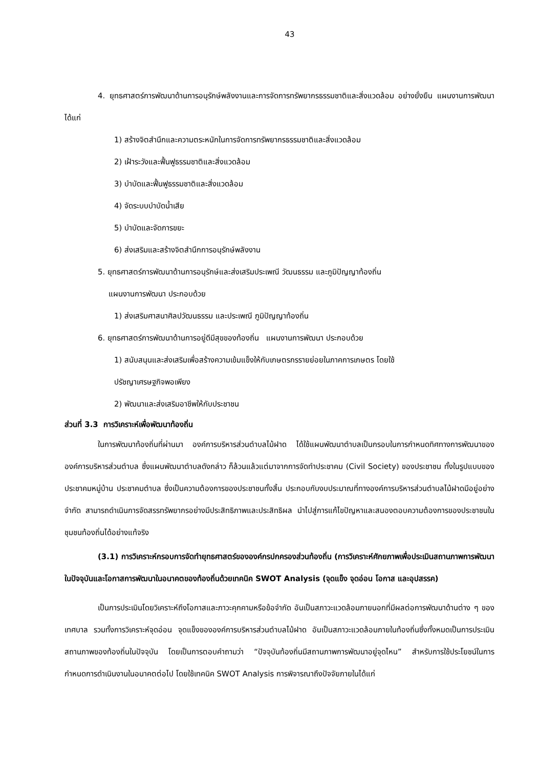43
4. ยุทธศาสตร์การพัฒนาด้านการอนุรักษ์พลังงานและการจัดการทรัพยากรธรรมชาติและสิ่งแวดล้อม อย่างยั่งยืน แผนงานการพัฒนา ได้แก่
1) สร้างจิตสำนึกและความตระหนักในการจัดการทรัพยากรธรรมชาติและสิ่งแวดล้อม
2) เฝ้าระวังและฟื้นฟูธรรมชาติและสิ่งแวดล้อม
3) บำบัดและฟื้นฟูธรรมชาติและสิ่งแวดล้อม
4) จัดระบบบำบัดน้ำเสีย
5) บำบัดและจัดการขยะ
6) ส่งเสริมและสร้างจิตสำนึกการอนุรักษ์พลังงาน
5. ยุทธศาสตร์การพัฒนาด้านการอนุรักษ์และส่งเสริมประเพณี วัฒนธรรม และภูมิปัญญาท้องถิ่น
แผนงานการพัฒนา ประกอบด้วย
1) ส่งเสริมศาสนาศิลปวัฒนธรรม และประเพณี ภูมิปัญญาท้องถิ่น
6. ยุทธศาสตร์การพัฒนาด้านการอยู่ดีมีสุขของท้องถิ่น แผนงานการพัฒนา ประกอบด้วย
1) สนับสนุนและส่งเสริมเพื่อสร้างความเข้มแข็งให้กับเกษตรกรรายย่อยในภาคการเกษตร โดยใช้
ปรัชญาเศรษฐกิจพอเพียง
2) พัฒนาและส่งเสริมอาชีพให้กับประชาชน
ส่วนที่ 3.3 การวิเคราะห์เพื่อพัฒนาท้องถิ่น
ในการพัฒนาท้องถิ่นที่ผ่านมา องค์การบริหารส่วนตำบลไม้ฝาด ได้ใช้แผนพัฒนาตำบลเป็นกรอบในการกำหนดทิศทางการพัฒนาขององค์การบริหารส่วนตำบล ซึ่งแผนพัฒนาตำบลดังกล่าว ก็ล้วนแล้วแต่มาจากการจัดทำประชาคม (Civil Society) ของประชาชน ทั้งในรูปแบบของประชาคมหมู่บ้าน ประชาคมตำบล ซึ่งเป็นความต้องการของประชาชนทั้งสิ้น ประกอบกับงบประมาณที่ทางองค์การบริหารส่วนตำบลไม้ฝาดมีอยู่อย่างจำกัด สามารถดำเนินการจัดสรรทรัพยากรอย่างมีประสิทธิภาพและประสิทธิผล นำไปสู่การแก้ไขปัญหาและสนองตอบความต้องการของประชาชนในชุมชนท้องถิ่นได้อย่างแท้จริง
(3.1) การวิเคราะห์กรอบการจัดทำยุทธศาสตร์ขององค์กรปกครองส่วนท้องถิ่น (การวิเคราะห์ศักยภาพเพื่อประเมินสถานภาพการพัฒนาในปัจจุบันและโอกาสการพัฒนาในอนาคตของท้องถิ่นด้วยเทคนิค SWOT Analysis (จุดแข็ง จุดอ่อน โอกาส และอุปสรรค)
เป็นการประเมินโดยวิเคราะห์ถึงโอกาสและภาวะคุกคามหรือข้อจำกัด อันเป็นสภาวะแวดล้อมภายนอกที่มีผลต่อการพัฒนาด้านต่าง ๆ ของเทศบาล รวมทั้งการวิเคราะห์จุดอ่อน จุดแข็งขององค์การบริหารส่วนตำบลไม้ฝาด อันเป็นสภาวะแวดล้อมภายในท้องถิ่นซึ่งทั้งหมดเป็นการประเมินสถานภาพของท้องถิ่นในปัจจุบัน โดยเป็นการตอบคำถามว่า “ปัจจุบันท้องถิ่นมีสถานภาพการพัฒนาอยู่จุดไหน” สำหรับการใช้ประโยชน์ในการกำหนดการดำเนินงานในอนาคตต่อไป โดยใช้เทคนิค SWOT Analysis การพิจารณาถึงปัจจัยภายในได้แก่